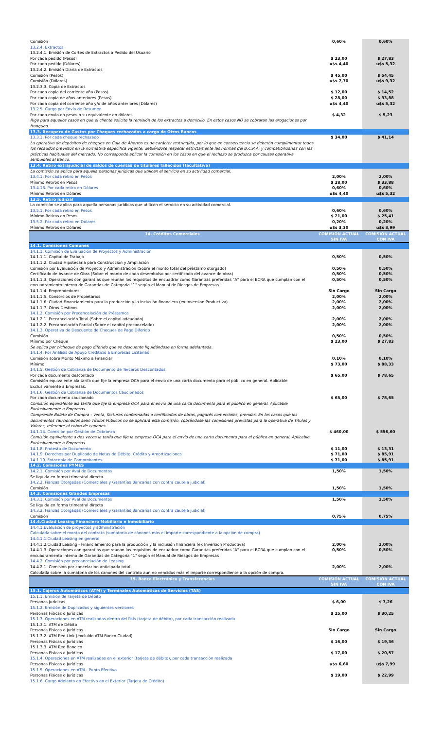| Comisión | 0,60% | 0,60% |
| 13.2.4. Extractos | | |
| 13.2.4.1. Emisión de Cortes de Extractos a Pedido del Usuario | | |
| Por cada pedido (Pesos) | $ 23,00 | $ 27,83 |
| Por cada pedido (Dólares) | u$s 4,40 | u$s 5,32 |
| 13.2.4.2. Emisión Diaria de Extractos | | |
| Comisión (Pesos) | $ 45,00 | $ 54,45 |
| Comisión (Dólares) | u$s 7,70 | u$s 9,32 |
| 13.2.3.3. Copia de Extractos | | |
| Por cada copia del corriente año (Pesos) | $ 12,00 | $ 14,52 |
| Por cada copia de años anteriores (Pesos) | $ 28,00 | $ 33,88 |
| Por cada copia del corriente año y/o de años anteriores (Dólares) | u$s 4,40 | u$s 5,32 |
| 13.2.5. Cargo por Envío de Resumen | | |
| Por cada envio en pesos o su equivalente en dólares | $ 4,32 | $ 5,23 |
| Rige para aquellos casos en que el cliente solicite la remisión de los extractos a domicilio. En estos casos NO se cobraran las erogaciones por franqueo | | |
| 13.3. Recupero de Gastos por Cheques rechazados a cargo de Otros Bancos | | |
| 13.3.1. Por cada cheque rechazado | $ 34,00 | $ 41,14 |
| La operativa de depósitos de cheques en Caja de Ahorros es de carácter restringida, por lo que en consecuencia se deberán cumplimentar todos los recaudos previstos en la normativa específica vigente, debiéndose respetar estrictamente las normas del B.C.R.A. y compatibilizarlas con las prácticas habituales del mercado. No corresponde aplicar la comisión en los casos en que el rechazo se produzca por causas operativa atribuibles al Banco. | | |
| 13.4. Retiro extrajudicial de saldos de cuentas de titulares fallecidos (facultativa) | | |
| La comisión se aplica para aquella personas jurídicas que utilicen el servicio en su actividad comercial. | | |
| 13.4.1. Por cada retiro en Pesos | 2,00% | 2,00% |
| Mínimo Retiros en Pesos | $ 28,00 | $ 33,88 |
| 13.4.13. Por cada retiro en Dólares | 0,60% | 0,60% |
| Mínimo Retiros en Dólares | u$s 4,40 | u$s 5,32 |
| 13.5. Retiro Judicial | | |
| La comisión se aplica para aquella personas jurídicas que utilicen el servicio en su actividad comercial. | | |
| 13.5.1. Por cada retiro en Pesos | 0,60% | 0,60% |
| Mínimo Retiros en Pesos | $ 21,00 | $ 25,41 |
| 13.5.2. Por cada retiro en Dólares | 0,20% | 0,20% |
| Mínimo Retiros en Dólares | u$s 3,30 | u$s 3,99 |
| 14. Créditos Comerciales | COMISIÓN ACTUAL SIN IVA | COMISIÓN ACTUAL CON IVA |
| 14.1. Comisiones Comunes | | |
| 14.1.1. Comisión de Evaluación de Proyectos y Administración | | |
| 14.1.1.1. Capital de Trabajo | 0,50% | 0,50% |
| 14.1.1.2. Ciudad Hipotecaria para Construcción y Ampliación | | |
| Comisión por Evaluación de Proyecto y Administración (Sobre el monto total del préstamo otorgado) | 0,50% | 0,50% |
| Certificado de Avance de Obra (Sobre el monto de cada desembolso por certificado del avance de obra) | 0,50% | 0,50% |
| 14.1.1.3. Operaciones con garantías que reúnan los requisitos de encuadrar como Garantías preferidas "A" para el BCRA que cumplan con el encuadramiento interno de Garantías de Categoría "1" según el Manual de Riesgos de Empresas | 0,50% | 0,50% |
| 14.1.1.4. Emprendedores | Sin Cargo | Sin Cargo |
| 14.1.1.5. Consorcios de Propietarios | 2,00% | 2,00% |
| 14.1.1.6. Ciudad Financiamiento para la producción y la inclusión financiera (ex Inversion Productiva) | 2,00% | 2,00% |
| 14.1.1.7. Otros Destinos | 2,00% | 2,00% |
| 14.1.2. Comisión por Precancelación de Préstamos | | |
| 14.1.2.1. Precancelación Total (Sobre el capital adeudado) | 2,00% | 2,00% |
| 14.1.2.2. Precancelación Parcial (Sobre el capital precancelado) | 2,00% | 2,00% |
| 14.1.3. Operativa de Descuento de Cheques de Pago Diferido | | |
| Comisión | 0,50% | 0,50% |
| Mínimo por Cheque | $ 23,00 | $ 27,83 |
| Se aplica por c/cheque de pago diferido que se descuente liquidándose en forma adelantada. | | |
| 14.1.4. Por Análisis de Apoyo Crediticio a Empresas Licitarias | | |
| Comisión sobre Monto Máximo a Financiar | 0,10% | 0,10% |
| Mínimo | $ 73,00 | $ 88,33 |
| 14.1.5. Gestión de Cobranza de Documento de Terceros Descontados | | |
| Por cada documento descontado | $ 65,00 | $ 78,65 |
| Comisión equivalente ala tarifa que fije la empresa OCA para el envío de una carta documento para el público en general. Aplicable Exclusivamente a Empresas. | | |
| 14.1.6. Gestión de Cobranza de Documentos Caucionados | | |
| Por cada documento caucionado | $ 65,00 | $ 78,65 |
| Comisión equivalente ala tarifa que fije la empresa OCA para el envío de una carta documento para el público en general. Aplicable Exclusivamente a Empresas. | | |
| Comprende Boleto de Compra - Venta, facturas conformadas o certificados de obras, pagarés comerciales, prendas. En los casos que los documentos caucionados sean Títulos Públicos no se aplicará esta comisión, cobrándose las comisiones previstas para la operativa de Títulos y Valores, referente al cobro de cupones. | | |
| 14.1.14. Comisión por Gestión de Cobranza | $ 460,00 | $ 556,60 |
| Comisión equivalente a dos veces la tarifa que fije la empresa OCA para el envío de una carta documento para el público en general. Aplicable Exclusivamente a Empresas. | | |
| 14.1.8. Protesto de Documento | $ 11,00 | $ 13,31 |
| 14.1.9. Derechos por Duplicado de Notas de Débito, Crédito y Amortizaciones | $ 71,00 | $ 85,91 |
| 14.1.10. Fotocopia de Comprobantes | $ 71,00 | $ 85,91 |
| 14.2. Comisiones PYMES | | |
| 14.2.1. Comisión por Aval de Documentos | 1,50% | 1,50% |
| Se liquida en forma trimestral directa | | |
| 14.2.2. Fianzas Otorgadas (Comerciales y Garantías Bancarias con contra cautela judicial) | | |
| Comisión | 1,50% | 1,50% |
| 14.3. Comisiones Grandes Empresas | | |
| 14.3.1. Comisión por Aval de Documentos | 1,50% | 1,50% |
| Se liquida en forma trimestral directa | | |
| 14.3.2. Fianzas Otorgadas (Comerciales y Garantías Bancarias con contra cautela judicial) | | |
| Comisión | 0,75% | 0,75% |
| 14.4.Ciudad Leasing Financiero Mobiliario e Inmobiliario | | |
| 14.4.1.Evaluación de proyectos y administración | | |
| Calculada sobre el monto del contrato (sumatoria de cánones más el importe correspondiente a la opción de compra) | | |
| 14.4.1.1.Ciudad Leasing en general | | |
| 14.4.1.2.Ciudad Leasing - Financiamiento para la producción y la inclusión financiera (ex Inversion Productiva) | 2,00% | 2,00% |
| 14.4.1.3. Operaciones con garantías que reúnan los requisitos de encuadrar como Garantías preferidas "A" para el BCRA que cumplan con el encuadramiento interno de Garantías de Categoría "1" según el Manual de Riesgos de Empresas | 0,50% | 0,50% |
| 14.4.2. Comisión por precancelación de Leasing | | |
| 14.4.2.1. Comisión por cancelación anticipada total. | 2,00% | 2,00% |
| Calculada sobre la sumatoria de los canones del contrato aun no vencidos más el importe correspondiente a la opción de compra. | | |
| 15. Banca Electrónica y Transferencias | COMISIÓN ACTUAL SIN IVA | COMISIÓN ACTUAL CON IVA |
| 15.1. Cajeros Automáticos (ATM) y Terminales Automáticas de Servicios (TAS) | | |
| 15.1.1. Emisión de Tarjeta de Débito | | |
| Personas Jurídicas | $ 6,00 | $ 7,26 |
| 15.1.2. Emisión de Duplicados y siguientes versiones | | |
| Personas Físicas o Jurídicas | $ 25,00 | $ 30,25 |
| 15.1.3. Operaciones en ATM realizadas dentro del País (tarjeta de débito), por cada transacción realizada | | |
| 15.1.3.1. ATM de Débito | | |
| Personas Físicas o Jurídicas | Sin Cargo | Sin Cargo |
| 15.1.3.2. ATM Red Link (excluído ATM Banco Ciudad) | | |
| Personas Físicas o Jurídicas | $ 16,00 | $ 19,36 |
| 15.1.3.3. ATM Red Banelco | | |
| Personas Físicas o Jurídicas | $ 17,00 | $ 20,57 |
| 15.1.4. Operaciones en ATM realizadas en el exterior (tarjeta de débito), por cada transacción realizada | | |
| Personas Físicas o Jurídicas | u$s 6,60 | u$s 7,99 |
| 15.1.5. Operaciones en ATM - Punto Efectivo | | |
| Personas Físicas o Jurídicas | $ 19,00 | $ 22,99 |
| 15.1.6. Cargo Adelanto en Efectivo en el Exterior (Tarjeta de Crédito) | | |